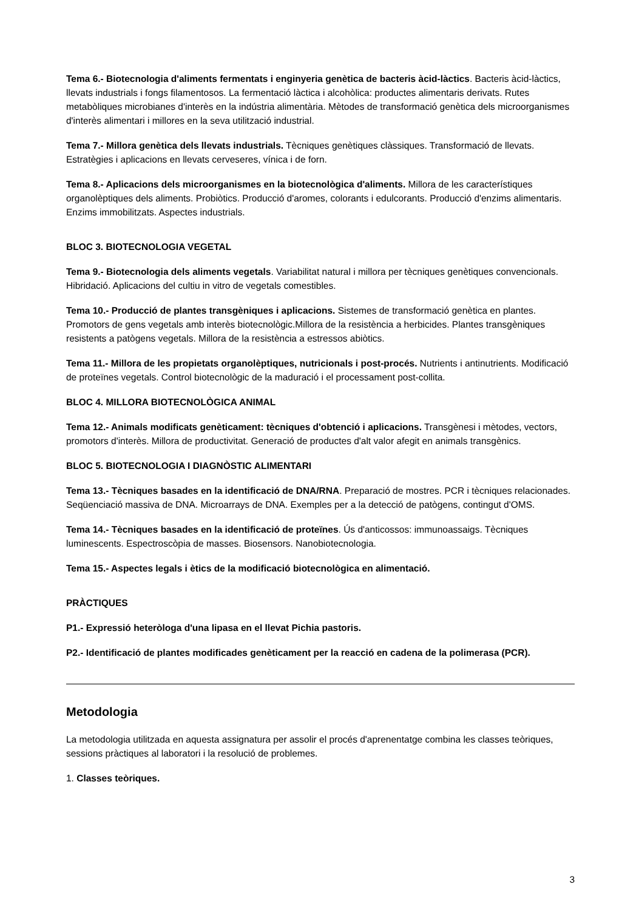Tema 6.- Biotecnologia d'aliments fermentats i enginyeria genètica de bacteris àcid-làctics. Bacteris àcid-làctics, llevats industrials i fongs filamentosos. La fermentació làctica i alcohòlica: productes alimentaris derivats. Rutes metabòliques microbianes d'interès en la indústria alimentària. Mètodes de transformació genètica dels microorganismes d'interès alimentari i millores en la seva utilització industrial.
Tema 7.- Millora genètica dels llevats industrials. Tècniques genètiques clàssiques. Transformació de llevats. Estratègies i aplicacions en llevats cerveseres, vínica i de forn.
Tema 8.- Aplicacions dels microorganismes en la biotecnològica d'aliments. Millora de les característiques organolèptiques dels aliments. Probiòtics. Producció d'aromes, colorants i edulcorants. Producció d'enzims alimentaris. Enzims immobilitzats. Aspectes industrials.
BLOC 3. BIOTECNOLOGIA VEGETAL
Tema 9.- Biotecnologia dels aliments vegetals. Variabilitat natural i millora per tècniques genètiques convencionals. Hibridació. Aplicacions del cultiu in vitro de vegetals comestibles.
Tema 10.- Producció de plantes transgèniques i aplicacions. Sistemes de transformació genètica en plantes. Promotors de gens vegetals amb interès biotecnològic.Millora de la resistència a herbicides. Plantes transgèniques resistents a patògens vegetals. Millora de la resistència a estressos abiòtics.
Tema 11.- Millora de les propietats organolèptiques, nutricionals i post-procés. Nutrients i antinutrients. Modificació de proteïnes vegetals. Control biotecnològic de la maduració i el processament post-collita.
BLOC 4. MILLORA BIOTECNOLÒGICA ANIMAL
Tema 12.- Animals modificats genèticament: tècniques d'obtenció i aplicacions. Transgènesi i mètodes, vectors, promotors d'interès. Millora de productivitat. Generació de productes d'alt valor afegit en animals transgènics.
BLOC 5. BIOTECNOLOGIA I DIAGNÒSTIC ALIMENTARI
Tema 13.- Tècniques basades en la identificació de DNA/RNA. Preparació de mostres. PCR i tècniques relacionades. Seqüenciació massiva de DNA. Microarrays de DNA. Exemples per a la detecció de patògens, contingut d'OMS.
Tema 14.- Tècniques basades en la identificació de proteïnes. Ús d'anticossos: immunoassaigs. Tècniques luminescents. Espectroscòpia de masses. Biosensors. Nanobiotecnologia.
Tema 15.- Aspectes legals i ètics de la modificació biotecnològica en alimentació.
PRÀCTIQUES
P1.- Expressió heteròloga d'una lipasa en el llevat Pichia pastoris.
P2.- Identificació de plantes modificades genèticament per la reacció en cadena de la polimerasa (PCR).
Metodologia
La metodologia utilitzada en aquesta assignatura per assolir el procés d'aprenentatge combina les classes teòriques, sessions pràctiques al laboratori i la resolució de problemes.
1. Classes teòriques.
3